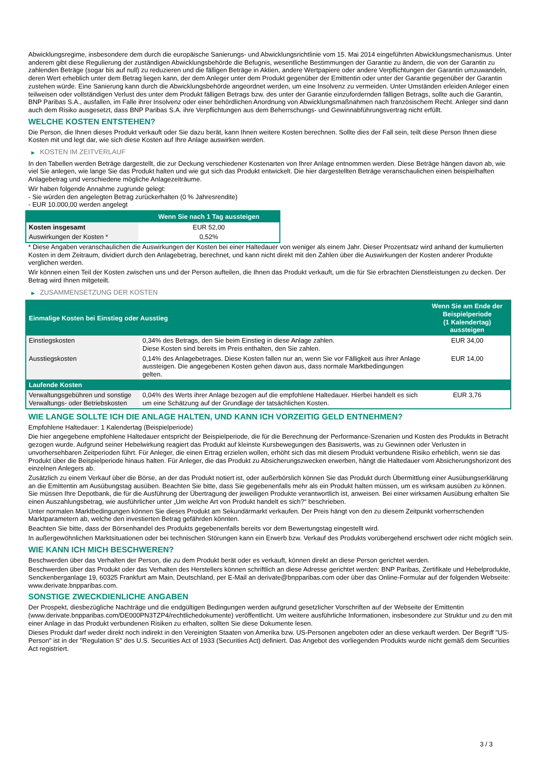Abwicklungsregime, insbesondere dem durch die europäische Sanierungs- und Abwicklungsrichtlinie vom 15. Mai 2014 eingeführten Abwicklungsmechanismus. Unter anderem gibt diese Regulierung der zuständigen Abwicklungsbehörde die Befugnis, wesentliche Bestimmungen der Garantie zu ändern, die von der Garantin zu zahlenden Beträge (sogar bis auf null) zu reduzieren und die fälligen Beträge in Aktien, andere Wertpapiere oder andere Verpflichtungen der Garantin umzuwandeln, deren Wert erheblich unter dem Betrag liegen kann, der dem Anleger unter dem Produkt gegenüber der Emittentin oder unter der Garantie gegenüber der Garantin zustehen würde. Eine Sanierung kann durch die Abwicklungsbehörde angeordnet werden, um eine Insolvenz zu vermeiden. Unter Umständen erleiden Anleger einen teilweisen oder vollständigen Verlust des unter dem Produkt fälligen Betrags bzw. des unter der Garantie einzufordernden fälligen Betrags, sollte auch die Garantin, BNP Paribas S.A., ausfallen, im Falle ihrer Insolvenz oder einer behördlichen Anordnung von Abwicklungsmaßnahmen nach französischem Recht. Anleger sind dann auch dem Risiko ausgesetzt, dass BNP Paribas S.A. ihre Verpflichtungen aus dem Beherrschungs- und Gewinnabführungsvertrag nicht erfüllt.
WELCHE KOSTEN ENTSTEHEN?
Die Person, die Ihnen dieses Produkt verkauft oder Sie dazu berät, kann Ihnen weitere Kosten berechnen. Sollte dies der Fall sein, teilt diese Person Ihnen diese Kosten mit und legt dar, wie sich diese Kosten auf Ihre Anlage auswirken werden.
▶ KOSTEN IM ZEITVERLAUF
In den Tabellen werden Beträge dargestellt, die zur Deckung verschiedener Kostenarten von Ihrer Anlage entnommen werden. Diese Beträge hängen davon ab, wie viel Sie anlegen, wie lange Sie das Produkt halten und wie gut sich das Produkt entwickelt. Die hier dargestellten Beträge veranschaulichen einen beispielhaften Anlagebetrag und verschiedene mögliche Anlagezeiträume.
Wir haben folgende Annahme zugrunde gelegt:
- Sie würden den angelegten Betrag zurückerhalten (0 % Jahresrendite)
- EUR 10.000,00 werden angelegt
| | Wenn Sie nach 1 Tag aussteigen |
| --- | --- |
| Kosten insgesamt | EUR 52,00 |
| Auswirkungen der Kosten * | 0,52% |
* Diese Angaben veranschaulichen die Auswirkungen der Kosten bei einer Haltedauer von weniger als einem Jahr. Dieser Prozentsatz wird anhand der kumulierten Kosten in dem Zeitraum, dividiert durch den Anlagebetrag, berechnet, und kann nicht direkt mit den Zahlen über die Auswirkungen der Kosten anderer Produkte verglichen werden.
Wir können einen Teil der Kosten zwischen uns und der Person aufteilen, die Ihnen das Produkt verkauft, um die für Sie erbrachten Dienstleistungen zu decken. Der Betrag wird Ihnen mitgeteilt.
▶ ZUSAMMENSETZUNG DER KOSTEN
| Einmalige Kosten bei Einstieg oder Ausstieg | | Wenn Sie am Ende der Beispielperiode (1 Kalendertag) aussteigen |
| --- | --- | --- |
| Einstiegskosten | 0,34% des Betrags, den Sie beim Einstieg in diese Anlage zahlen. Diese Kosten sind bereits im Preis enthalten, den Sie zahlen. | EUR 34,00 |
| Ausstiegskosten | 0,14% des Anlagebetrages. Diese Kosten fallen nur an, wenn Sie vor Fälligkeit aus ihrer Anlage aussteigen. Die angegebenen Kosten gehen davon aus, dass normale Marktbedingungen gelten. | EUR 14,00 |
| Laufende Kosten | | |
| Verwaltungsgebühren und sonstige Verwaltungs- oder Betriebskosten | 0,04% des Werts ihrer Anlage bezogen auf die empfohlene Haltedauer. Hierbei handelt es sich um eine Schätzung auf der Grundlage der tatsächlichen Kosten. | EUR 3,76 |
WIE LANGE SOLLTE ICH DIE ANLAGE HALTEN, UND KANN ICH VORZEITIG GELD ENTNEHMEN?
Empfohlene Haltedauer: 1 Kalendertag (Beispielperiode)
Die hier angegebene empfohlene Haltedauer entspricht der Beispielperiode, die für die Berechnung der Performance-Szenarien und Kosten des Produkts in Betracht gezogen wurde. Aufgrund seiner Hebelwirkung reagiert das Produkt auf kleinste Kursbewegungen des Basiswerts, was zu Gewinnen oder Verlusten in unvorhersehbaren Zeitperioden führt. Für Anleger, die einen Ertrag erzielen wollen, erhöht sich das mit diesem Produkt verbundene Risiko erheblich, wenn sie das Produkt über die Beispielperiode hinaus halten. Für Anleger, die das Produkt zu Absicherungszwecken erwerben, hängt die Haltedauer vom Absicherungshorizont des einzelnen Anlegers ab.
Zusätzlich zu einem Verkauf über die Börse, an der das Produkt notiert ist, oder außerbörslich können Sie das Produkt durch Übermittlung einer Ausübungserklärung an die Emittentin am Ausübungstag ausüben. Beachten Sie bitte, dass Sie gegebenenfalls mehr als ein Produkt halten müssen, um es wirksam ausüben zu können. Sie müssen Ihre Depotbank, die für die Ausführung der Übertragung der jeweiligen Produkte verantwortlich ist, anweisen. Bei einer wirksamen Ausübung erhalten Sie einen Auszahlungsbetrag, wie ausführlicher unter „Um welche Art von Produkt handelt es sich?“ beschrieben.
Unter normalen Marktbedingungen können Sie dieses Produkt am Sekundärmarkt verkaufen. Der Preis hängt von den zu diesem Zeitpunkt vorherrschenden Marktparametern ab, welche den investierten Betrag gefährden könnten.
Beachten Sie bitte, dass der Börsenhandel des Produkts gegebenenfalls bereits vor dem Bewertungstag eingestellt wird.
In außergewöhnlichen Marktsituationen oder bei technischen Störungen kann ein Erwerb bzw. Verkauf des Produkts vorübergehend erschwert oder nicht möglich sein.
WIE KANN ICH MICH BESCHWEREN?
Beschwerden über das Verhalten der Person, die zu dem Produkt berät oder es verkauft, können direkt an diese Person gerichtet werden.
Beschwerden über das Produkt oder das Verhalten des Herstellers können schriftlich an diese Adresse gerichtet werden: BNP Paribas, Zertifikate und Hebelprodukte, Senckenberganlage 19, 60325 Frankfurt am Main, Deutschland, per E-Mail an derivate@bnpparibas.com oder über das Online-Formular auf der folgenden Webseite: www.derivate.bnpparibas.com.
SONSTIGE ZWECKDIENLICHE ANGABEN
Der Prospekt, diesbezügliche Nachträge und die endgültigen Bedingungen werden aufgrund gesetzlicher Vorschriften auf der Webseite der Emittentin (www.derivate.bnpparibas.com/DE000PN3TZP4/rechtlichedokumente) veröffentlicht. Um weitere ausführliche Informationen, insbesondere zur Struktur und zu den mit einer Anlage in das Produkt verbundenen Risiken zu erhalten, sollten Sie diese Dokumente lesen.
Dieses Produkt darf weder direkt noch indirekt in den Vereinigten Staaten von Amerika bzw. US-Personen angeboten oder an diese verkauft werden. Der Begriff "US-Person" ist in der "Regulation S" des U.S. Securities Act of 1933 (Securities Act) definiert. Das Angebot des vorliegenden Produkts wurde nicht gemäß dem Securities Act registriert.
3 / 3